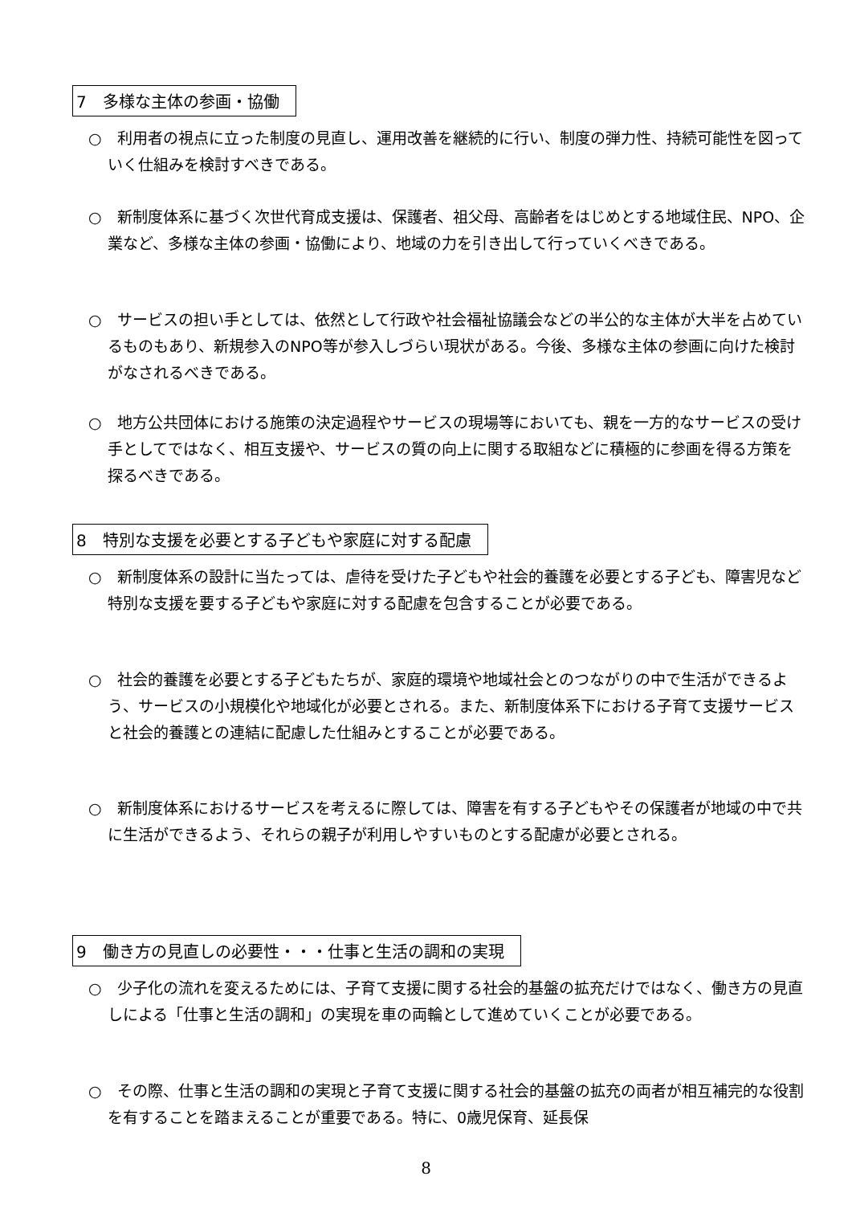7　多様な主体の参画・協働
○　利用者の視点に立った制度の見直し、運用改善を継続的に行い、制度の弾力性、持続可能性を図っていく仕組みを検討すべきである。
○　新制度体系に基づく次世代育成支援は、保護者、祖父母、高齢者をはじめとする地域住民、NPO、企業など、多様な主体の参画・協働により、地域の力を引き出して行っていくべきである。
○　サービスの担い手としては、依然として行政や社会福祉協議会などの半公的な主体が大半を占めているものもあり、新規参入のNPO等が参入しづらい現状がある。今後、多様な主体の参画に向けた検討がなされるべきである。
○　地方公共団体における施策の決定過程やサービスの現場等においても、親を一方的なサービスの受け手としてではなく、相互支援や、サービスの質の向上に関する取組などに積極的に参画を得る方策を探るべきである。
8　特別な支援を必要とする子どもや家庭に対する配慮
○　新制度体系の設計に当たっては、虐待を受けた子どもや社会的養護を必要とする子ども、障害児など特別な支援を要する子どもや家庭に対する配慮を包含することが必要である。
○　社会的養護を必要とする子どもたちが、家庭的環境や地域社会とのつながりの中で生活ができるよう、サービスの小規模化や地域化が必要とされる。また、新制度体系下における子育て支援サービスと社会的養護との連結に配慮した仕組みとすることが必要である。
○　新制度体系におけるサービスを考えるに際しては、障害を有する子どもやその保護者が地域の中で共に生活ができるよう、それらの親子が利用しやすいものとする配慮が必要とされる。
9　働き方の見直しの必要性・・・仕事と生活の調和の実現
○　少子化の流れを変えるためには、子育て支援に関する社会的基盤の拡充だけではなく、働き方の見直しによる「仕事と生活の調和」の実現を車の両輪として進めていくことが必要である。
○　その際、仕事と生活の調和の実現と子育て支援に関する社会的基盤の拡充の両者が相互補完的な役割を有することを踏まえることが重要である。特に、0歳児保育、延長保
8